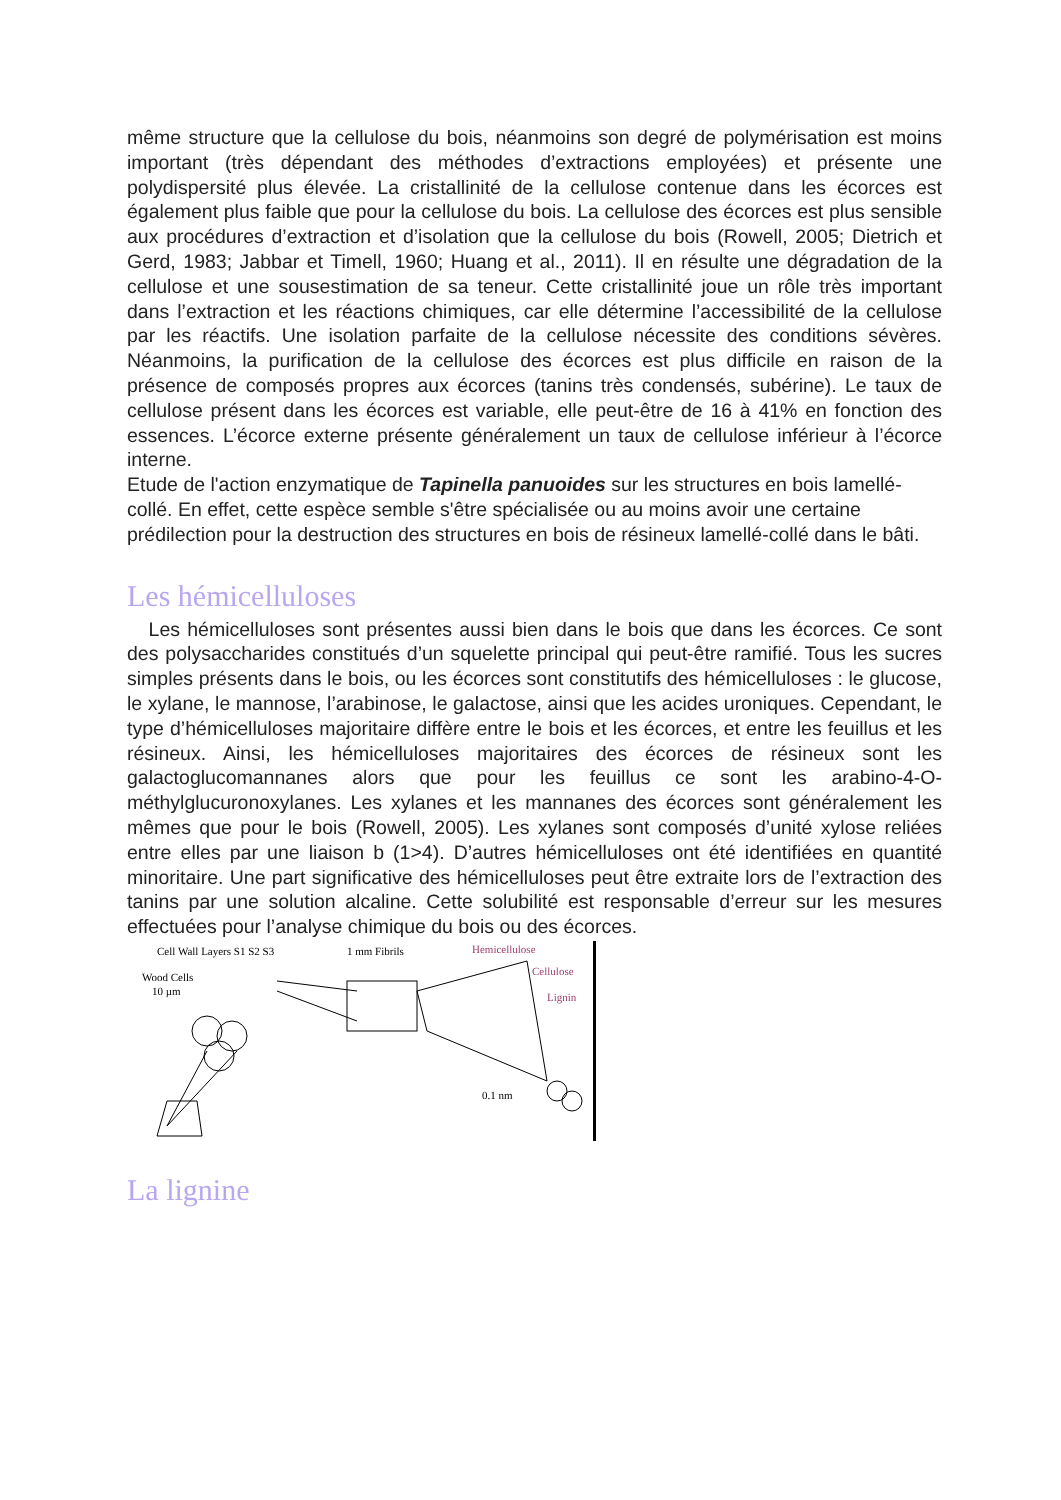même structure que la cellulose du bois, néanmoins son degré de polymérisation est moins important (très dépendant des méthodes d’extractions employées) et présente une polydispersité plus élevée. La cristallinité de la cellulose contenue dans les écorces est également plus faible que pour la cellulose du bois. La cellulose des écorces est plus sensible aux procédures d’extraction et d’isolation que la cellulose du bois (Rowell, 2005; Dietrich et Gerd, 1983; Jabbar et Timell, 1960; Huang et al., 2011). Il en résulte une dégradation de la cellulose et une sousestimation de sa teneur. Cette cristallinité joue un rôle très important dans l’extraction et les réactions chimiques, car elle détermine l’accessibilité de la cellulose par les réactifs. Une isolation parfaite de la cellulose nécessite des conditions sévères. Néanmoins, la purification de la cellulose des écorces est plus difficile en raison de la présence de composés propres aux écorces (tanins très condensés, subérine). Le taux de cellulose présent dans les écorces est variable, elle peut-être de 16 à 41% en fonction des essences. L’écorce externe présente généralement un taux de cellulose inférieur à l’écorce interne.
Etude de l'action enzymatique de Tapinella panuoides sur les structures en bois lamellé-collé. En effet, cette espèce semble s'être spécialisée ou au moins avoir une certaine prédilection pour la destruction des structures en bois de résineux lamellé-collé dans le bâti.
Les hémicelluloses
Les hémicelluloses sont présentes aussi bien dans le bois que dans les écorces. Ce sont des polysaccharides constitués d’un squelette principal qui peut-être ramifié. Tous les sucres simples présents dans le bois, ou les écorces sont constitutifs des hémicelluloses : le glucose, le xylane, le mannose, l’arabinose, le galactose, ainsi que les acides uroniques. Cependant, le type d’hémicelluloses majoritaire diffère entre le bois et les écorces, et entre les feuillus et les résineux. Ainsi, les hémicelluloses majoritaires des écorces de résineux sont les galactoglucomannanes alors que pour les feuillus ce sont les arabino-4-O-méthylglucuronoxylanes. Les xylanes et les mannanes des écorces sont généralement les mêmes que pour le bois (Rowell, 2005). Les xylanes sont composés d’unité xylose reliées entre elles par une liaison b (1>4). D’autres hémicelluloses ont été identifiées en quantité minoritaire. Une part significative des hémicelluloses peut être extraite lors de l’extraction des tanins par une solution alcaline. Cette solubilité est responsable d’erreur sur les mesures effectuées pour l’analyse chimique du bois ou des écorces.
Cell Wall Layers S1 S2 S3
1 mm Fibrils
Hemicellulose
Cellulose
Lignin
Wood Cells
10 µm
0.1 nm
La lignine